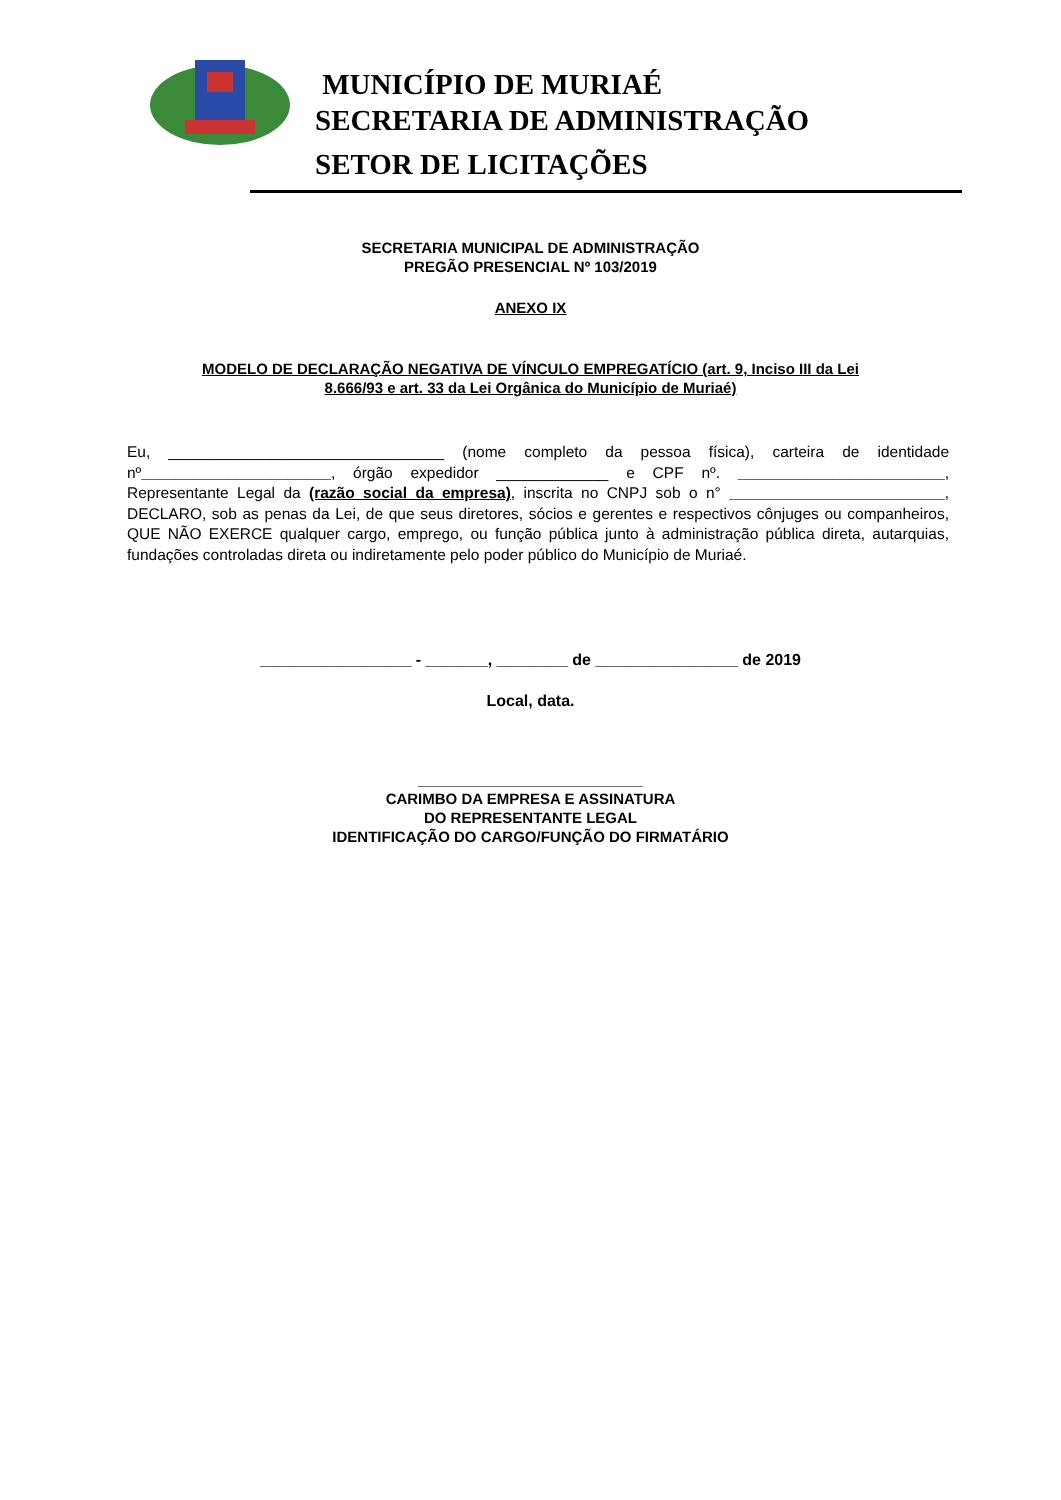MUNICÍPIO DE MURIAÉ
SECRETARIA DE ADMINISTRAÇÃO
SETOR DE LICITAÇÕES
SECRETARIA MUNICIPAL DE ADMINISTRAÇÃO
PREGÃO PRESENCIAL Nº 103/2019
ANEXO IX
MODELO DE DECLARAÇÃO NEGATIVA DE VÍNCULO EMPREGATÍCIO (art. 9, Inciso III da Lei
8.666/93 e art. 33 da Lei Orgânica do Município de Muriaé)
Eu, ________________________________ (nome completo da pessoa física), carteira de identidade nº______________________, órgão expedidor _____________ e CPF nº. ________________________, Representante Legal da (razão social da empresa), inscrita no CNPJ sob o n° _________________________, DECLARO, sob as penas da Lei, de que seus diretores, sócios e gerentes e respectivos cônjuges ou companheiros, QUE NÃO EXERCE qualquer cargo, emprego, ou função pública junto à administração pública direta, autarquias, fundações controladas direta ou indiretamente pelo poder público do Município de Muriaé.
_________________ - _______, ________ de ________________ de 2019
Local, data.
___________________________
CARIMBO DA EMPRESA E ASSINATURA
DO REPRESENTANTE LEGAL
IDENTIFICAÇÃO DO CARGO/FUNÇÃO DO FIRMATÁRIO